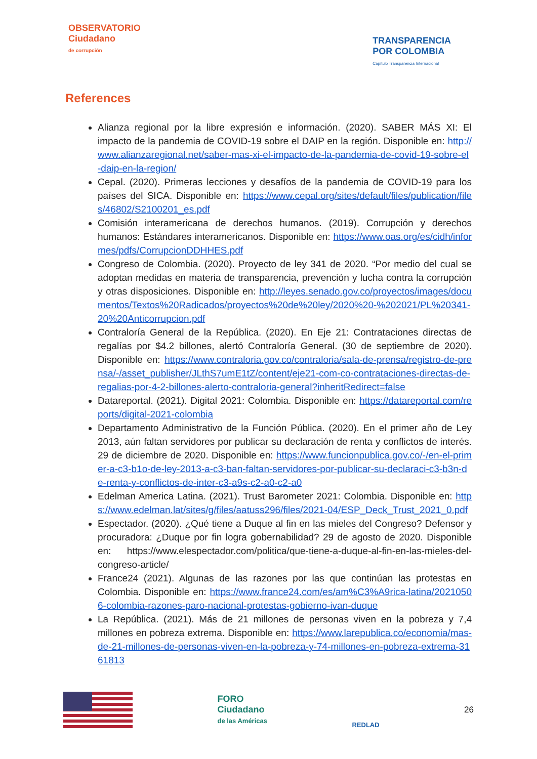OBSERVATORIO
Ciudadano
de corrupción
TRANSPARENCIA
POR COLOMBIA
Capítulo Transparencia Internacional
References
Alianza regional por la libre expresión e información. (2020). SABER MÁS XI: El impacto de la pandemia de COVID-19 sobre el DAIP en la región. Disponible en: http://www.alianzaregional.net/saber-mas-xi-el-impacto-de-la-pandemia-de-covid-19-sobre-el-daip-en-la-region/
Cepal. (2020). Primeras lecciones y desafíos de la pandemia de COVID-19 para los países del SICA. Disponible en: https://www.cepal.org/sites/default/files/publication/files/46802/S2100201_es.pdf
Comisión interamericana de derechos humanos. (2019). Corrupción y derechos humanos: Estándares interamericanos. Disponible en: https://www.oas.org/es/cidh/informes/pdfs/CorrupcionDDHHES.pdf
Congreso de Colombia. (2020). Proyecto de ley 341 de 2020. “Por medio del cual se adoptan medidas en materia de transparencia, prevención y lucha contra la corrupción y otras disposiciones. Disponible en: http://leyes.senado.gov.co/proyectos/images/documentos/Textos%20Radicados/proyectos%20de%20ley/2020%20-%202021/PL%20341-20%20Anticorrupcion.pdf
Contraloría General de la República. (2020). En Eje 21: Contrataciones directas de regalías por $4.2 billones, alertó Contraloría General. (30 de septiembre de 2020). Disponible en: https://www.contraloria.gov.co/contraloria/sala-de-prensa/registro-de-prensa/-/asset_publisher/JLthS7umE1tZ/content/eje21-com-co-contrataciones-directas-de-regalias-por-4-2-billones-alerto-contraloria-general?inheritRedirect=false
Datareportal. (2021). Digital 2021: Colombia. Disponible en: https://datareportal.com/reports/digital-2021-colombia
Departamento Administrativo de la Función Pública. (2020). En el primer año de Ley 2013, aún faltan servidores por publicar su declaración de renta y conflictos de interés. 29 de diciembre de 2020. Disponible en: https://www.funcionpublica.gov.co/-/en-el-primer-a-c3-b1o-de-ley-2013-a-c3-ban-faltan-servidores-por-publicar-su-declaraci-c3-b3n-de-renta-y-conflictos-de-inter-c3-a9s-c2-a0-c2-a0
Edelman America Latina. (2021). Trust Barometer 2021: Colombia. Disponible en: https://www.edelman.lat/sites/g/files/aatuss296/files/2021-04/ESP_Deck_Trust_2021_0.pdf
Espectador. (2020). ¿Qué tiene a Duque al fin en las mieles del Congreso? Defensor y procuradora: ¿Duque por fin logra gobernabilidad? 29 de agosto de 2020. Disponible en: https://www.elespectador.com/politica/que-tiene-a-duque-al-fin-en-las-mieles-del-congreso-article/
France24 (2021). Algunas de las razones por las que continúan las protestas en Colombia. Disponible en: https://www.france24.com/es/am%C3%A9rica-latina/20210506-colombia-razones-paro-nacional-protestas-gobierno-ivan-duque
La República. (2021). Más de 21 millones de personas viven en la pobreza y 7,4 millones en pobreza extrema. Disponible en: https://www.larepublica.co/economia/mas-de-21-millones-de-personas-viven-en-la-pobreza-y-74-millones-en-pobreza-extrema-3161813
FORO
Ciudadano
de las Américas
REDLAD
26